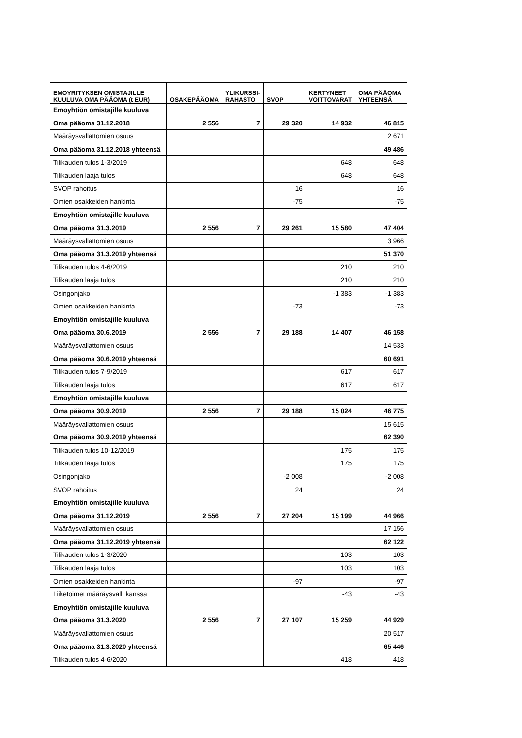| EMOYRITYKSEN OMISTAJILLE KUULUVA OMA PÄÄOMA (t EUR) | OSAKEPÄÄOMA | YLIKURSSI-RAHASTO | SVOP | KERTYNEET VOITTOVARAT | OMA PÄÄOMA YHTEENSÄ |
| --- | --- | --- | --- | --- | --- |
| Emoyhtiön omistajille kuuluva | | | | | |
| Oma pääoma 31.12.2018 | 2 556 | 7 | 29 320 | 14 932 | 46 815 |
| Määräysvallattomien osuus | | | | | 2 671 |
| Oma pääoma 31.12.2018 yhteensä | | | | | 49 486 |
| Tilikauden tulos 1-3/2019 | | | | 648 | 648 |
| Tilikauden laaja tulos | | | | 648 | 648 |
| SVOP rahoitus | | | 16 | | 16 |
| Omien osakkeiden hankinta | | | -75 | | -75 |
| Emoyhtiön omistajille kuuluva | | | | | |
| Oma pääoma 31.3.2019 | 2 556 | 7 | 29 261 | 15 580 | 47 404 |
| Määräysvallattomien osuus | | | | | 3 966 |
| Oma pääoma 31.3.2019 yhteensä | | | | | 51 370 |
| Tilikauden tulos 4-6/2019 | | | | 210 | 210 |
| Tilikauden laaja tulos | | | | 210 | 210 |
| Osingonjako | | | | -1 383 | -1 383 |
| Omien osakkeiden hankinta | | | -73 | | -73 |
| Emoyhtiön omistajille kuuluva | | | | | |
| Oma pääoma 30.6.2019 | 2 556 | 7 | 29 188 | 14 407 | 46 158 |
| Määräysvallattomien osuus | | | | | 14 533 |
| Oma pääoma 30.6.2019 yhteensä | | | | | 60 691 |
| Tilikauden tulos 7-9/2019 | | | | 617 | 617 |
| Tilikauden laaja tulos | | | | 617 | 617 |
| Emoyhtiön omistajille kuuluva | | | | | |
| Oma pääoma 30.9.2019 | 2 556 | 7 | 29 188 | 15 024 | 46 775 |
| Määräysvallattomien osuus | | | | | 15 615 |
| Oma pääoma 30.9.2019 yhteensä | | | | | 62 390 |
| Tilikauden tulos 10-12/2019 | | | | 175 | 175 |
| Tilikauden laaja tulos | | | | 175 | 175 |
| Osingonjako | | | -2 008 | | -2 008 |
| SVOP rahoitus | | | 24 | | 24 |
| Emoyhtiön omistajille kuuluva | | | | | |
| Oma pääoma 31.12.2019 | 2 556 | 7 | 27 204 | 15 199 | 44 966 |
| Määräysvallattomien osuus | | | | | 17 156 |
| Oma pääoma 31.12.2019 yhteensä | | | | | 62 122 |
| Tilikauden tulos 1-3/2020 | | | | 103 | 103 |
| Tilikauden laaja tulos | | | | 103 | 103 |
| Omien osakkeiden hankinta | | | -97 | | -97 |
| Liiketoimet määräysvall. kanssa | | | | -43 | -43 |
| Emoyhtiön omistajille kuuluva | | | | | |
| Oma pääoma 31.3.2020 | 2 556 | 7 | 27 107 | 15 259 | 44 929 |
| Määräysvallattomien osuus | | | | | 20 517 |
| Oma pääoma 31.3.2020 yhteensä | | | | | 65 446 |
| Tilikauden tulos 4-6/2020 | | | | 418 | 418 |